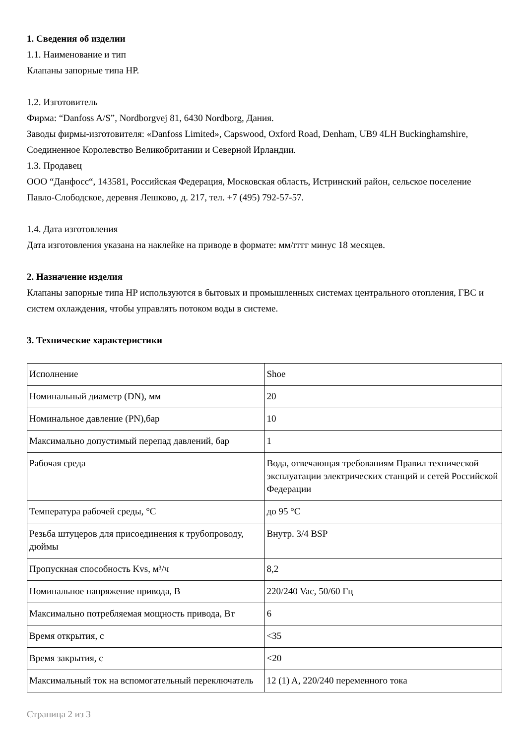1. Сведения об изделии
1.1. Наименование и тип
Клапаны запорные типа HP.
1.2. Изготовитель
Фирма: “Danfoss A/S”, Nordborgvej 81, 6430 Nordborg, Дания.
Заводы фирмы-изготовителя: «Danfoss Limited», Capswood, Oxford Road, Denham, UB9 4LH Buckinghamshire, Соединенное Королевство Великобритании и Северной Ирландии.
1.3. Продавец
ООО “Данфосс“, 143581, Российская Федерация, Московская область, Истринский район, сельское поселение Павло-Слободское, деревня Лешково, д. 217, тел. +7 (495) 792-57-57.
1.4. Дата изготовления
Дата изготовления указана на наклейке на приводе в формате: мм/гггг минус 18 месяцев.
2. Назначение изделия
Клапаны запорные типа HP используются в бытовых и промышленных системах центрального отопления, ГВС и систем охлаждения, чтобы управлять потоком воды в системе.
3. Технические характеристики
| Исполнение | Shoe |
| Номинальный диаметр (DN), мм | 20 |
| Номинальное давление (PN),бар | 10 |
| Максимально допустимый перепад давлений, бар | 1 |
| Рабочая среда | Вода, отвечающая требованиям Правил технической эксплуатации электрических станций и сетей Российской Федерации |
| Температура рабочей среды, °C | до 95 °C |
| Резьба штуцеров для присоединения к трубопроводу, дюймы | Внутр. 3/4 BSP |
| Пропускная способность Kvs, м³/ч | 8,2 |
| Номинальное напряжение привода, В | 220/240 Vac, 50/60 Гц |
| Максимально потребляемая мощность привода, Вт | 6 |
| Время открытия, с | <35 |
| Время закрытия, с | <20 |
| Максимальный ток на вспомогательный переключатель | 12 (1) A, 220/240 переменного тока |
Страница 2 из 3